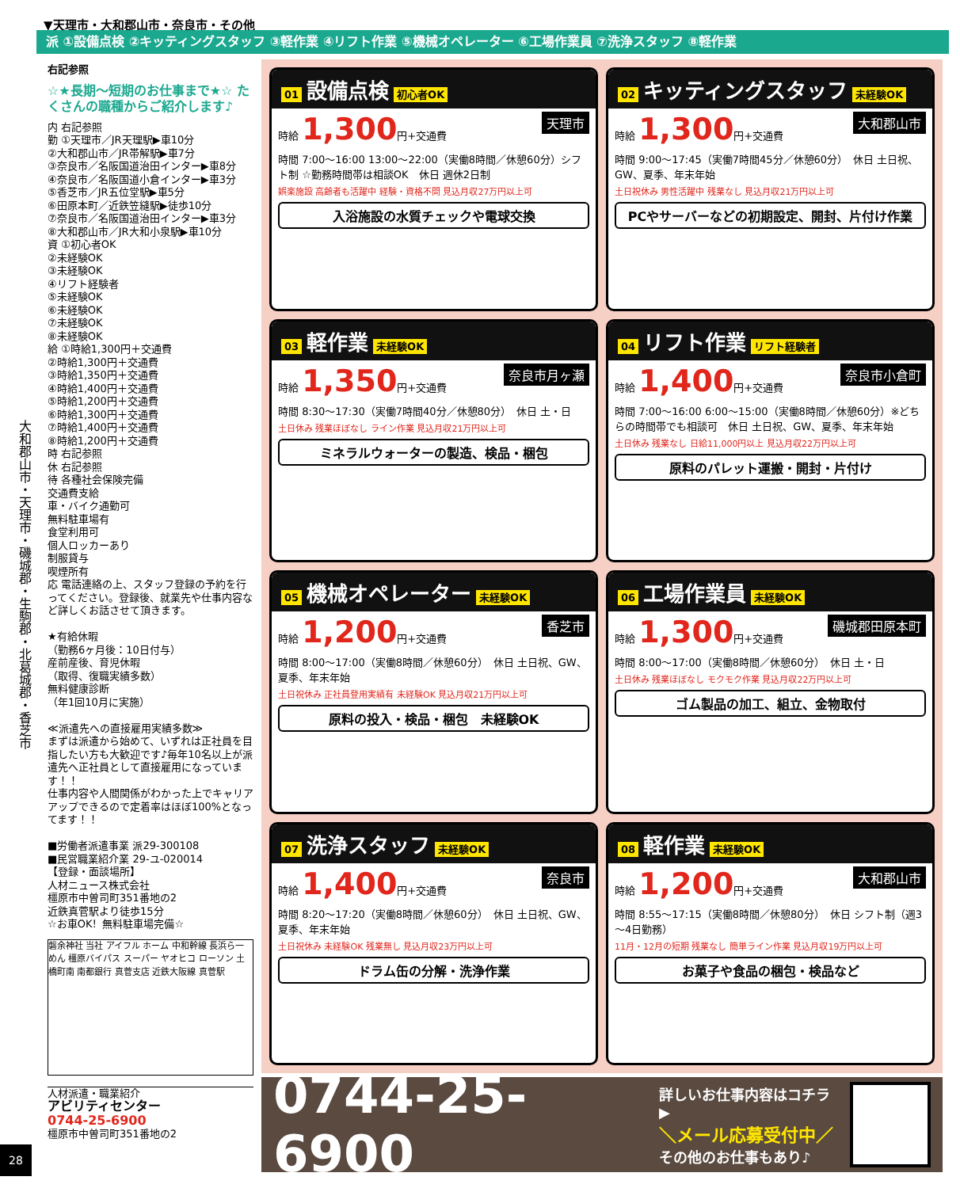大和郡山市・天理市・磯城郡・生駒郡・北葛城郡・香芝市
28
▼天理市・大和郡山市・奈良市・その他
派 ①設備点検 ②キッティングスタッフ ③軽作業 ④リフト作業 ⑤機械オペレーター ⑥工場作業員 ⑦洗浄スタッフ ⑧軽作業
右記参照
☆★長期～短期のお仕事まで★☆ たくさんの職種からご紹介します♪
内 右記参照
勤 ①天理市／JR天理駅▶車10分
②大和郡山市／JR帯解駅▶車7分
③奈良市／名阪国道治田インター▶車8分
④奈良市／名阪国道小倉インター▶車3分
⑤香芝市／JR五位堂駅▶車5分
⑥田原本町／近鉄笠縫駅▶徒歩10分
⑦奈良市／名阪国道治田インター▶車3分
⑧大和郡山市／JR大和小泉駅▶車10分
資 ①初心者OK
②未経験OK
③未経験OK
④リフト経験者
⑤未経験OK
⑥未経験OK
⑦未経験OK
⑧未経験OK
給 ①時給1,300円＋交通費
②時給1,300円＋交通費
③時給1,350円＋交通費
④時給1,400円＋交通費
⑤時給1,200円＋交通費
⑥時給1,300円＋交通費
⑦時給1,400円＋交通費
⑧時給1,200円＋交通費
時 右記参照
休 右記参照
待 各種社会保険完備
交通費支給
車・バイク通勤可
無料駐車場有
食堂利用可
個人ロッカーあり
制服貸与
喫煙所有
応 電話連絡の上、スタッフ登録の予約を行ってください。登録後、就業先や仕事内容など詳しくお話させて頂きます。
★有給休暇
（勤務6ヶ月後：10日付与）
産前産後、育児休暇
（取得、復職実績多数）
無料健康診断
（年1回10月に実施）
≪派遣先への直接雇用実績多数≫
まずは派遣から始めて、いずれは正社員を目指したい方も大歓迎です♪毎年10名以上が派遣先へ正社員として直接雇用になっています！！
仕事内容や人間関係がわかった上でキャリアアップできるので定着率はほぼ100%となってます！！
■労働者派遣事業 派29-300108
■民営職業紹介業 29-ユ-020014
【登録・面談場所】
人材ニュース株式会社
橿原市中曽司町351番地の2
近鉄真菅駅より徒歩15分
☆お車OK！無料駐車場完備☆
磐余神社 当社 アイフル ホーム 中和幹線 長浜ら一めん 橿原バイパス スーパー ヤオヒコ ローソン 土橋町南 南都銀行 真菅支店 近鉄大阪線 真菅駅
人材派遣・職業紹介
アビリティセンター
0744-25-6900
橿原市中曽司町351番地の2
01 設備点検 初心者OK
天理市 時給 1,300円+交通費
時間 7:00～16:00 13:00～22:00（実働8時間／休憩60分）シフト制 ☆勤務時間帯は相談OK　休日 週休2日制
娯楽施設 高齢者も活躍中 経験・資格不問 見込月収27万円以上可
入浴施設の水質チェックや電球交換
02 キッティングスタッフ 未経験OK
大和郡山市 時給 1,300円+交通費
時間 9:00～17:45（実働7時間45分／休憩60分）　休日 土日祝、GW、夏季、年末年始
土日祝休み 男性活躍中 残業なし 見込月収21万円以上可
PCやサーバーなどの初期設定、開封、片付け作業
03 軽作業 未経験OK
奈良市月ヶ瀬 時給 1,350円+交通費
時間 8:30～17:30（実働7時間40分／休憩80分）　休日 土・日
土日休み 残業ほぼなし ライン作業 見込月収21万円以上可
ミネラルウォーターの製造、検品・梱包
04 リフト作業 リフト経験者
奈良市小倉町 時給 1,400円+交通費
時間 7:00～16:00 6:00～15:00（実働8時間／休憩60分）※どちらの時間帯でも相談可　休日 土日祝、GW、夏季、年末年始
土日休み 残業なし 日給11,000円以上 見込月収22万円以上可
原料のパレット運搬・開封・片付け
05 機械オペレーター 未経験OK
香芝市 時給 1,200円+交通費
時間 8:00～17:00（実働8時間／休憩60分）　休日 土日祝、GW、夏季、年末年始
土日祝休み 正社員登用実績有 未経験OK 見込月収21万円以上可
原料の投入・検品・梱包　未経験OK
06 工場作業員 未経験OK
磯城郡田原本町 時給 1,300円+交通費
時間 8:00～17:00（実働8時間／休憩60分）　休日 土・日
土日休み 残業ほぼなし モクモク作業 見込月収22万円以上可
ゴム製品の加工、組立、金物取付
07 洗浄スタッフ 未経験OK
奈良市 時給 1,400円+交通費
時間 8:20～17:20（実働8時間／休憩60分）　休日 土日祝、GW、夏季、年末年始
土日祝休み 未経験OK 残業無し 見込月収23万円以上可
ドラム缶の分解・洗浄作業
08 軽作業 未経験OK
大和郡山市 時給 1,200円+交通費
時間 8:55～17:15（実働8時間／休憩80分）　休日 シフト制（週3～4日勤務）
11月・12月の短期 残業なし 簡単ライン作業 見込月収19万円以上可
お菓子や食品の梱包・検品など
0744-25-6900
詳しいお仕事内容はコチラ ▶
＼メール応募受付中／
その他のお仕事もあり♪